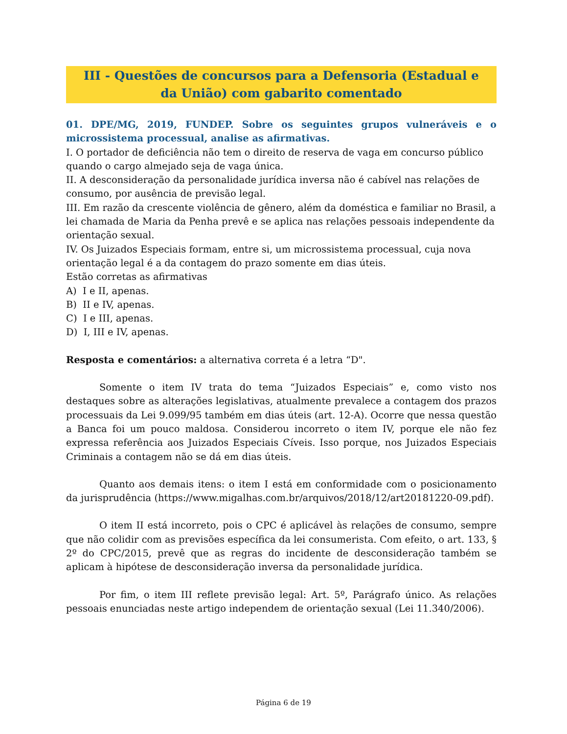III - Questões de concursos para a Defensoria (Estadual e da União) com gabarito comentado
01. DPE/MG, 2019, FUNDEP. Sobre os seguintes grupos vulneráveis e o microssistema processual, analise as afirmativas.
I. O portador de deficiência não tem o direito de reserva de vaga em concurso público quando o cargo almejado seja de vaga única.
II. A desconsideração da personalidade jurídica inversa não é cabível nas relações de consumo, por ausência de previsão legal.
III. Em razão da crescente violência de gênero, além da doméstica e familiar no Brasil, a lei chamada de Maria da Penha prevê e se aplica nas relações pessoais independente da orientação sexual.
IV. Os Juizados Especiais formam, entre si, um microssistema processual, cuja nova orientação legal é a da contagem do prazo somente em dias úteis.
Estão corretas as afirmativas
A) I e II, apenas.
B) II e IV, apenas.
C) I e III, apenas.
D) I, III e IV, apenas.
Resposta e comentários: a alternativa correta é a letra “D".
Somente o item IV trata do tema “Juizados Especiais” e, como visto nos destaques sobre as alterações legislativas, atualmente prevalece a contagem dos prazos processuais da Lei 9.099/95 também em dias úteis (art. 12-A). Ocorre que nessa questão a Banca foi um pouco maldosa. Considerou incorreto o item IV, porque ele não fez expressa referência aos Juizados Especiais Cíveis. Isso porque, nos Juizados Especiais Criminais a contagem não se dá em dias úteis.
Quanto aos demais itens: o item I está em conformidade com o posicionamento da jurisprudência (https://www.migalhas.com.br/arquivos/2018/12/art20181220-09.pdf).
O item II está incorreto, pois o CPC é aplicável às relações de consumo, sempre que não colidir com as previsões específica da lei consumerista. Com efeito, o art. 133, § 2º do CPC/2015, prevê que as regras do incidente de desconsideração também se aplicam à hipótese de desconsideração inversa da personalidade jurídica.
Por fim, o item III reflete previsão legal: Art. 5º, Parágrafo único. As relações pessoais enunciadas neste artigo independem de orientação sexual (Lei 11.340/2006).
Página 6 de 19